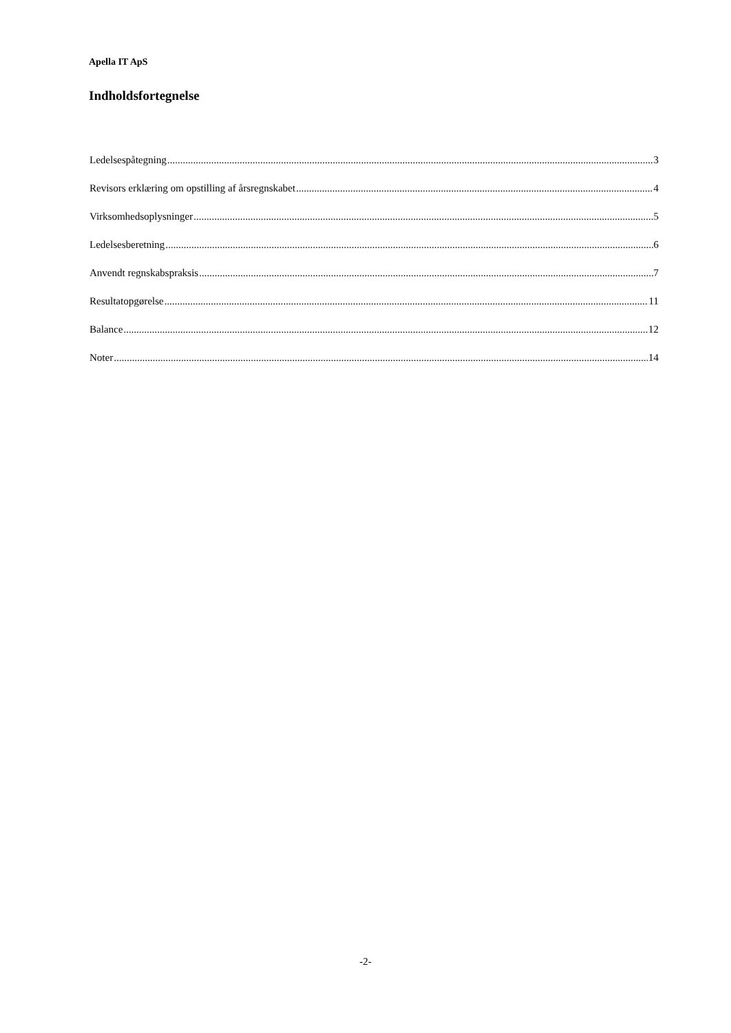Apella IT ApS
Indholdsfortegnelse
Ledelsespåtegning 3
Revisors erklæring om opstilling af årsregnskabet 4
Virksomhedsoplysninger 5
Ledelsesberetning 6
Anvendt regnskabspraksis 7
Resultatopgørelse 11
Balance 12
Noter 14
-2-